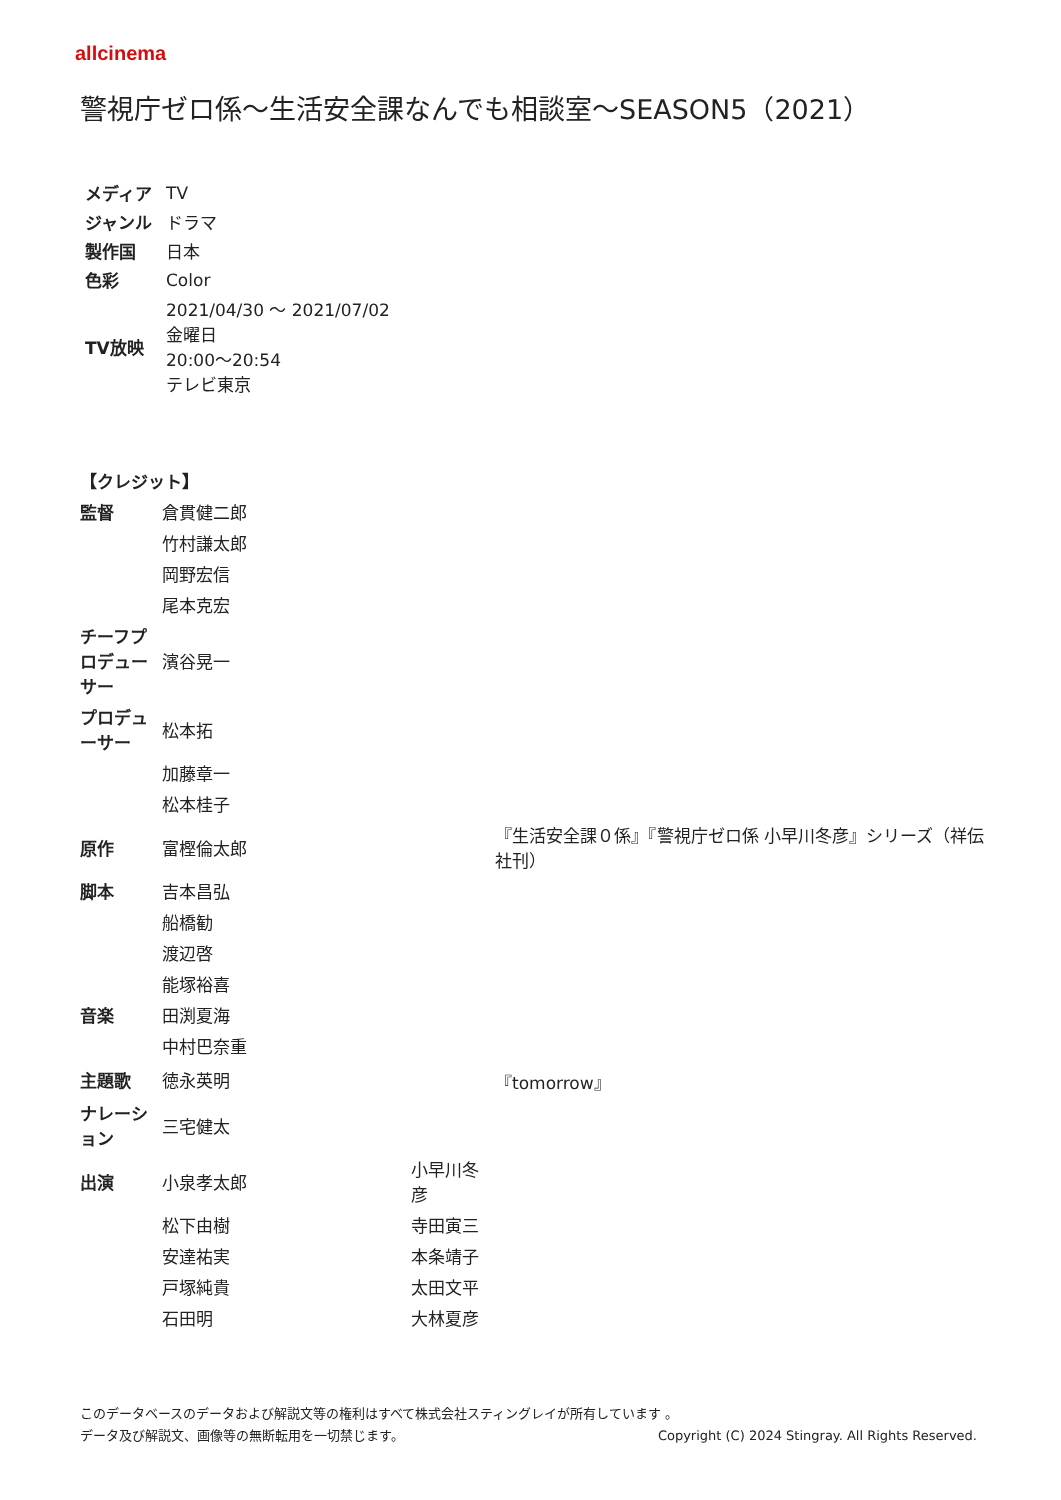allcinema
警視庁ゼロ係～生活安全課なんでも相談室～SEASON5（2021）
| メディア | TV |
| ジャンル | ドラマ |
| 製作国 | 日本 |
| 色彩 | Color |
| TV放映 | 2021/04/30 ～ 2021/07/02 金曜日 20:00～20:54 テレビ東京 |
| 【クレジット】 | | | |
| --- | --- | --- | --- |
| 監督 | 倉貫健二郎 | | |
| | 竹村謙太郎 | | |
| | 岡野宏信 | | |
| | 尾本克宏 | | |
| チーフプロデューサー | 濱谷晃一 | | |
| プロデューサー | 松本拓 | | |
| | 加藤章一 | | |
| | 松本桂子 | | |
| 原作 | 富樫倫太郎 | | 『生活安全課０係』『警視庁ゼロ係 小早川冬彦』シリーズ（祥伝社刊） |
| 脚本 | 吉本昌弘 | | |
| | 船橋勧 | | |
| | 渡辺啓 | | |
| | 能塚裕喜 | | |
| 音楽 | 田渕夏海 | | |
| | 中村巴奈重 | | |
| 主題歌 | 徳永英明 | | 『tomorrow』 |
| ナレーション | 三宅健太 | | |
| 出演 | 小泉孝太郎 | 小早川冬彦 | |
| | 松下由樹 | 寺田寅三 | |
| | 安達祐実 | 本条靖子 | |
| | 戸塚純貴 | 太田文平 | |
| | 石田明 | 大林夏彦 | |
このデータベースのデータおよび解説文等の権利はすべて株式会社スティングレイが所有しています 。
データ及び解説文、画像等の無断転用を一切禁じます。 Copyright (C) 2024 Stingray. All Rights Reserved.